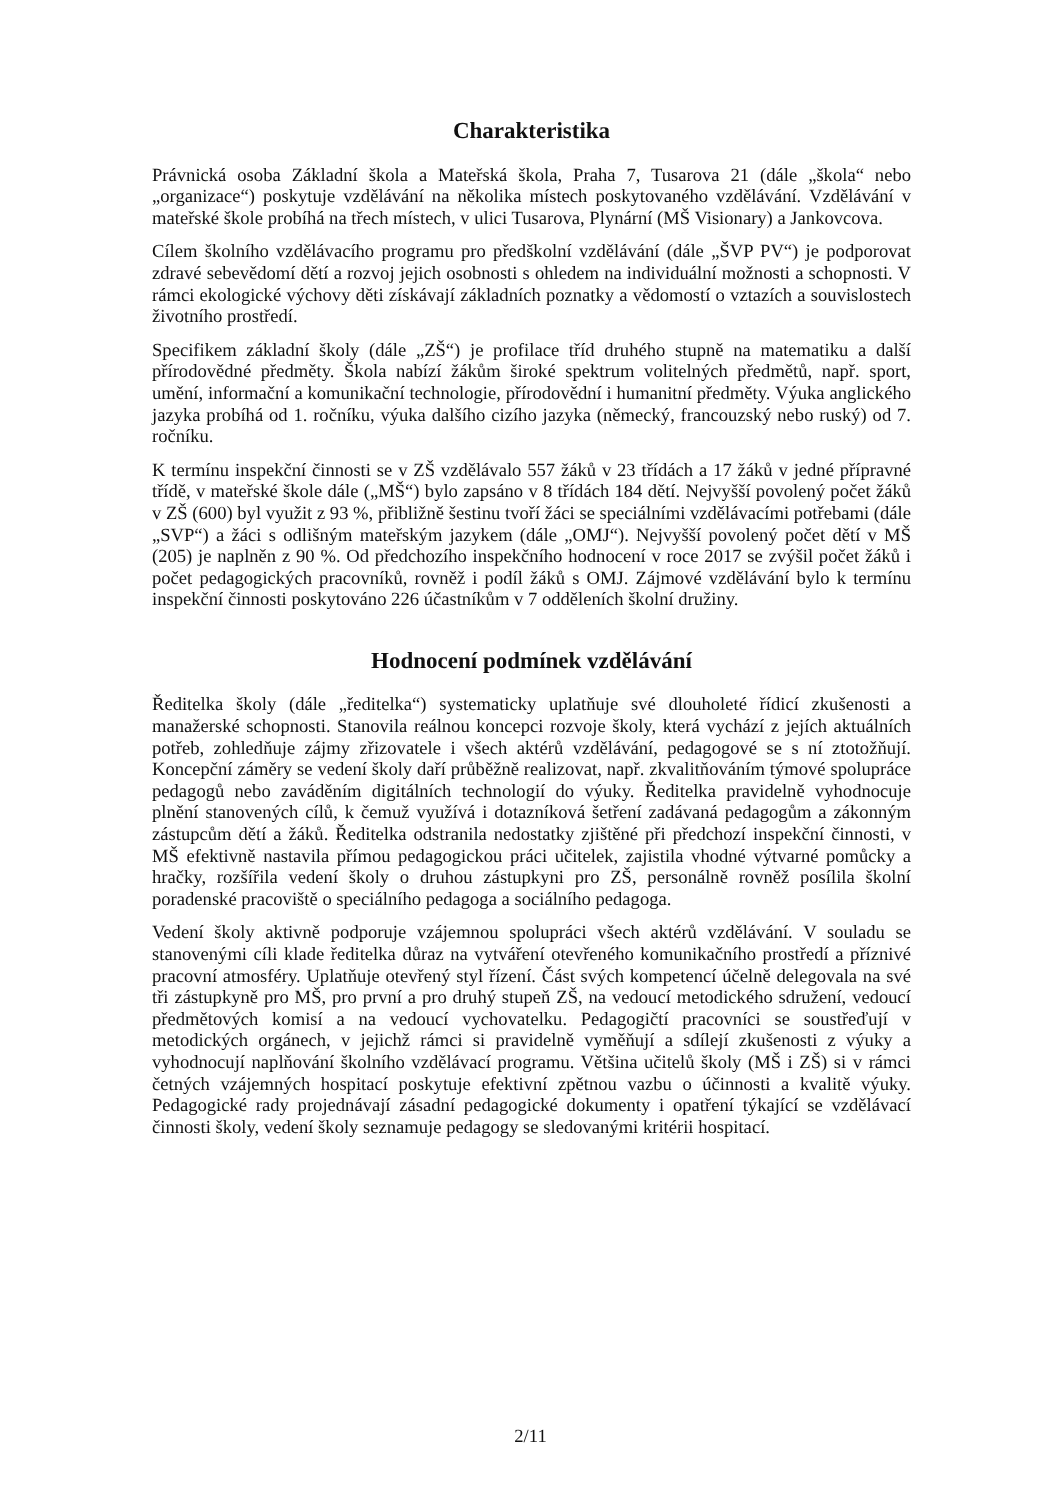Charakteristika
Právnická osoba Základní škola a Mateřská škola, Praha 7, Tusarova 21 (dále „škola“ nebo „organizace“) poskytuje vzdělávání na několika místech poskytovaného vzdělávání. Vzdělávání v mateřské škole probíhá na třech místech, v ulici Tusarova, Plynární (MŠ Visionary) a Jankovcova.
Cílem školního vzdělávacího programu pro předškolní vzdělávání (dále „ŠVP PV“) je podporovat zdravé sebevědomí dětí a rozvoj jejich osobnosti s ohledem na individuální možnosti a schopnosti. V rámci ekologické výchovy děti získávají základních poznatky a vědomostí o vztazích a souvislostech životního prostředí.
Specifikem základní školy (dále „ZŠ“) je profilace tříd druhého stupně na matematiku a další přírodovědné předměty. Škola nabízí žákům široké spektrum volitelných předmětů, např. sport, umění, informační a komunikační technologie, přírodovědní i humanitní předměty. Výuka anglického jazyka probíhá od 1. ročníku, výuka dalšího cizího jazyka (německý, francouzský nebo ruský) od 7. ročníku.
K termínu inspekční činnosti se v ZŠ vzdělávalo 557 žáků v 23 třídách a 17 žáků v jedné přípravné třídě, v mateřské škole dále („MŠ“) bylo zapsáno v 8 třídách 184 dětí. Nejvyšší povolený počet žáků v ZŠ (600) byl využit z 93 %, přibližně šestinu tvoří žáci se speciálními vzdělávacími potřebami (dále „SVP“) a žáci s odlišným mateřským jazykem (dále „OMJ“). Nejvyšší povolený počet dětí v MŠ (205) je naplněn z 90 %. Od předchozího inspekčního hodnocení v roce 2017 se zvýšil počet žáků i počet pedagogických pracovníků, rovněž i podíl žáků s OMJ. Zájmové vzdělávání bylo k termínu inspekční činnosti poskytováno 226 účastníkům v 7 odděleních školní družiny.
Hodnocení podmínek vzdělávání
Ředitelka školy (dále „ředitelka“) systematicky uplatňuje své dlouholeté řídicí zkušenosti a manažerské schopnosti. Stanovila reálnou koncepci rozvoje školy, která vychází z jejích aktuálních potřeb, zohledňuje zájmy zřizovatele i všech aktérů vzdělávání, pedagogové se s ní ztotožňují. Koncepční záměry se vedení školy daří průběžně realizovat, např. zkvalitňováním týmové spolupráce pedagogů nebo zaváděním digitálních technologií do výuky. Ředitelka pravidelně vyhodnocuje plnění stanovených cílů, k čemuž využívá i dotazníková šetření zadávaná pedagogům a zákonným zástupcům dětí a žáků. Ředitelka odstranila nedostatky zjištěné při předchozí inspekční činnosti, v MŠ efektivně nastavila přímou pedagogickou práci učitelek, zajistila vhodné výtvarné pomůcky a hračky, rozšířila vedení školy o druhou zástupkyni pro ZŠ, personálně rovněž posílila školní poradenské pracoviště o speciálního pedagoga a sociálního pedagoga.
Vedení školy aktivně podporuje vzájemnou spolupráci všech aktérů vzdělávání. V souladu se stanovenými cíli klade ředitelka důraz na vytváření otevřeného komunikačního prostředí a příznivé pracovní atmosféry. Uplatňuje otevřený styl řízení. Část svých kompetencí účelně delegovala na své tři zástupkyně pro MŠ, pro první a pro druhý stupeň ZŠ, na vedoucí metodického sdružení, vedoucí předmětových komisí a na vedoucí vychovatelku. Pedagogičtí pracovníci se soustřeďují v metodických orgánech, v jejichž rámci si pravidelně vyměňují a sdílejí zkušenosti z výuky a vyhodnocují naplňování školního vzdělávací programu. Většina učitelů školy (MŠ i ZŠ) si v rámci četných vzájemných hospitací poskytuje efektivní zpětnou vazbu o účinnosti a kvalitě výuky. Pedagogické rady projednávají zásadní pedagogické dokumenty i opatření týkající se vzdělávací činnosti školy, vedení školy seznamuje pedagogy se sledovanými kritérii hospitací.
2/11